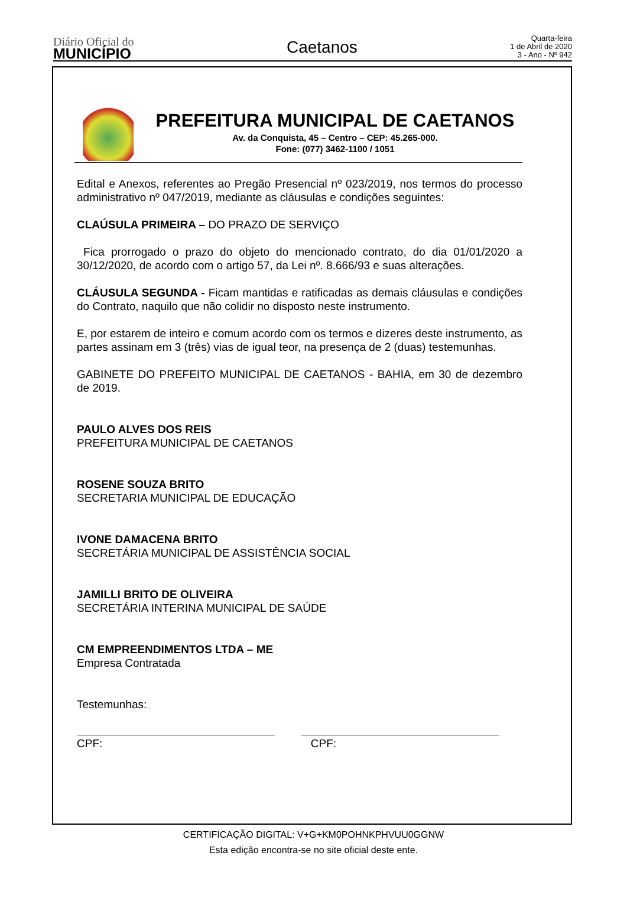Diário Oficial do
MUNICÍPIO
Caetanos
Quarta-feira
1 de Abril de 2020
3 - Ano - Nº 942
PREFEITURA MUNICIPAL DE CAETANOS
Av. da Conquista, 45 – Centro – CEP: 45.265-000.
Fone: (077) 3462-1100 / 1051
Edital e Anexos, referentes ao Pregão Presencial nº 023/2019, nos termos do processo administrativo nº 047/2019, mediante as cláusulas e condições seguintes:
CLAÚSULA PRIMEIRA – DO PRAZO DE SERVIÇO
Fica prorrogado o prazo do objeto do mencionado contrato, do dia 01/01/2020 a 30/12/2020, de acordo com o artigo 57, da Lei nº. 8.666/93 e suas alterações.
CLÁUSULA SEGUNDA - Ficam mantidas e ratificadas as demais cláusulas e condições do Contrato, naquilo que não colidir no disposto neste instrumento.
E, por estarem de inteiro e comum acordo com os termos e dizeres deste instrumento, as partes assinam em 3 (três) vias de igual teor, na presença de 2 (duas) testemunhas.
GABINETE DO PREFEITO MUNICIPAL DE CAETANOS - BAHIA, em 30 de dezembro de 2019.
PAULO ALVES DOS REIS
PREFEITURA MUNICIPAL DE CAETANOS
ROSENE SOUZA BRITO
SECRETARIA MUNICIPAL DE EDUCAÇÃO
IVONE DAMACENA BRITO
SECRETÁRIA MUNICIPAL DE ASSISTÊNCIA SOCIAL
JAMILLI BRITO DE OLIVEIRA
SECRETÁRIA INTERINA MUNICIPAL DE SAÚDE
CM EMPREENDIMENTOS LTDA – ME
Empresa Contratada
Testemunhas:
CPF: CPF:
CERTIFICAÇÃO DIGITAL: V+G+KM0POHNKPHVUU0GGNW
Esta edição encontra-se no site oficial deste ente.